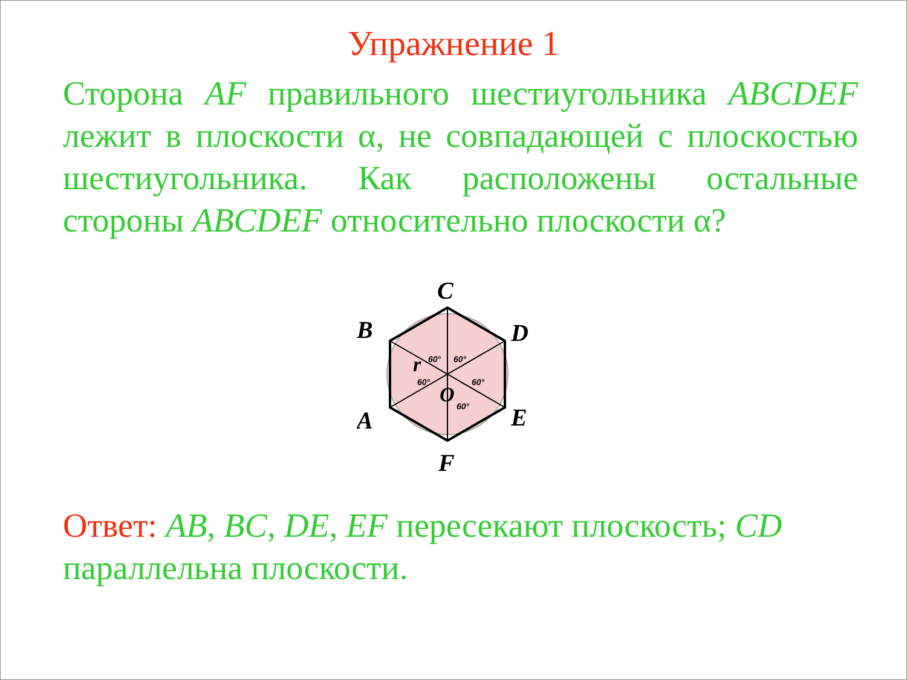Упражнение 1
Сторона AF правильного шестиугольника ABCDEF лежит в плоскости α, не совпадающей с плоскостью шестиугольника. Как расположены остальные стороны ABCDEF относительно плоскости α?
C
B
D
A
E
F
r
O
60°
60°
60°
60°
60°
Ответ: AB, BC, DE, EF пересекают плоскость; CD параллельна плоскости.